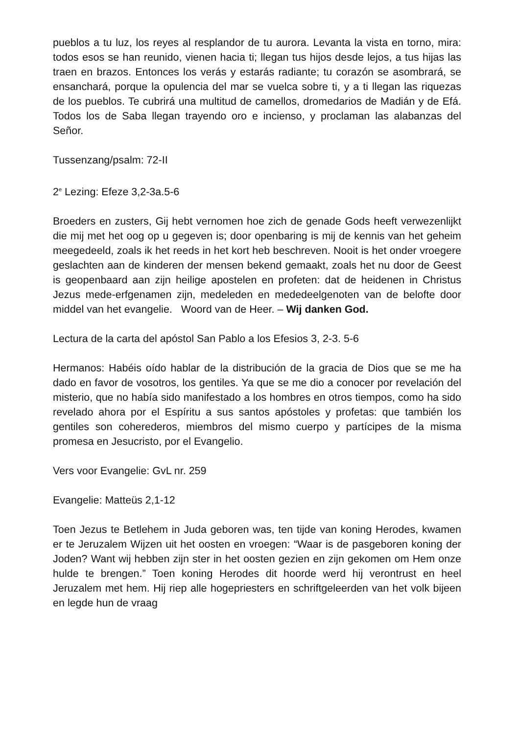pueblos a tu luz, los reyes al resplandor de tu aurora. Levanta la vista en torno, mira: todos esos se han reunido, vienen hacia ti; llegan tus hijos desde lejos, a tus hijas las traen en brazos. Entonces los verás y estarás radiante; tu corazón se asombrará, se ensanchará, porque la opulencia del mar se vuelca sobre ti, y a ti llegan las riquezas de los pueblos. Te cubrirá una multitud de camellos, dromedarios de Madián y de Efá. Todos los de Saba llegan trayendo oro e incienso, y proclaman las alabanzas del Señor.
Tussenzang/psalm: 72-II
2<sup>e</sup> Lezing: Efeze 3,2-3a.5-6
Broeders en zusters, Gij hebt vernomen hoe zich de genade Gods heeft verwezenlijkt die mij met het oog op u gegeven is; door openbaring is mij de kennis van het geheim meegedeeld, zoals ik het reeds in het kort heb beschreven. Nooit is het onder vroegere geslachten aan de kinderen der mensen bekend gemaakt, zoals het nu door de Geest is geopenbaard aan zijn heilige apostelen en profeten: dat de heidenen in Christus Jezus mede-erfgenamen zijn, medeleden en mededeelgenoten van de belofte door middel van het evangelie. Woord van de Heer. – Wij danken God.
Lectura de la carta del apóstol San Pablo a los Efesios 3, 2-3. 5-6
Hermanos: Habéis oído hablar de la distribución de la gracia de Dios que se me ha dado en favor de vosotros, los gentiles. Ya que se me dio a conocer por revelación del misterio, que no había sido manifestado a los hombres en otros tiempos, como ha sido revelado ahora por el Espíritu a sus santos apóstoles y profetas: que también los gentiles son coherederos, miembros del mismo cuerpo y partícipes de la misma promesa en Jesucristo, por el Evangelio.
Vers voor Evangelie: GvL nr. 259
Evangelie: Matteüs 2,1-12
Toen Jezus te Betlehem in Juda geboren was, ten tijde van koning Herodes, kwamen er te Jeruzalem Wijzen uit het oosten en vroegen: “Waar is de pasgeboren koning der Joden? Want wij hebben zijn ster in het oosten gezien en zijn gekomen om Hem onze hulde te brengen.” Toen koning Herodes dit hoorde werd hij verontrust en heel Jeruzalem met hem. Hij riep alle hogepriesters en schriftgeleerden van het volk bijeen en legde hun de vraag